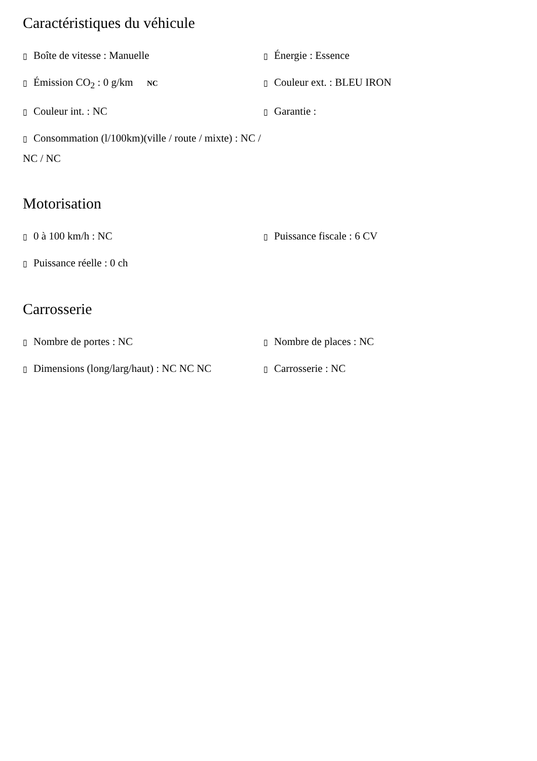Caractéristiques du véhicule
▯ Boîte de vitesse : Manuelle
▯ Énergie : Essence
▯ Émission CO<sub>2</sub> : 0 g/km NC
▯ Couleur ext. : BLEU IRON
▯ Couleur int. : NC
▯ Garantie :
▯ Consommation (l/100km)(ville / route / mixte) : NC / NC / NC
Motorisation
▯ 0 à 100 km/h : NC
▯ Puissance fiscale : 6 CV
▯ Puissance réelle : 0 ch
Carrosserie
▯ Nombre de portes : NC
▯ Nombre de places : NC
▯ Dimensions (long/larg/haut) : NC NC NC
▯ Carrosserie : NC